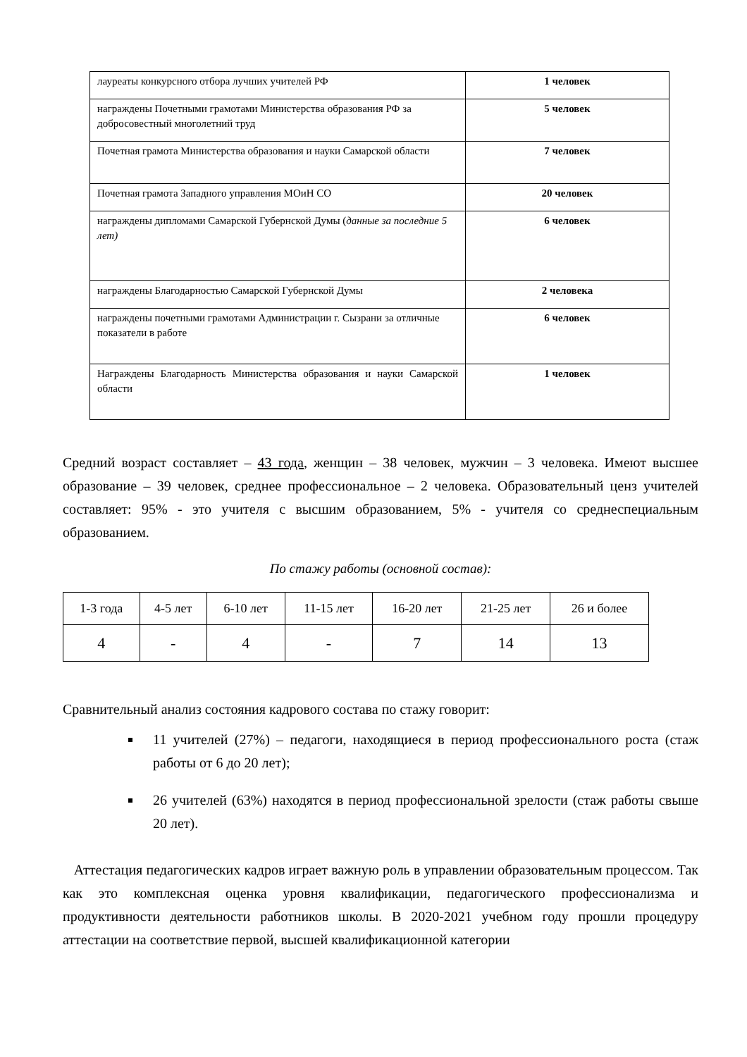| лауреаты конкурсного отбора лучших учителей РФ | 1 человек |
| награждены Почетными грамотами Министерства образования РФ за добросовестный многолетний труд | 5 человек |
| Почетная грамота Министерства образования и науки Самарской области | 7 человек |
| Почетная грамота Западного управления МОиН СО | 20 человек |
| награждены дипломами Самарской Губернской Думы ( данные за последние 5 лет) | 6 человек |
| награждены Благодарностью Самарской Губернской Думы | 2 человека |
| награждены почетными грамотами Администрации г. Сызрани за отличные показатели в работе | 6 человек |
| Награждены Благодарность Министерства образования и науки Самарской области | 1 человек |
Средний возраст составляет – 43 года, женщин – 38 человек, мужчин – 3 человека. Имеют высшее образование – 39 человек, среднее профессиональное – 2 человека. Образовательный ценз учителей составляет: 95% - это учителя с высшим образованием, 5% - учителя со среднеспециальным образованием.
По стажу работы (основной состав):
| 1-3 года | 4-5 лет | 6-10 лет | 11-15 лет | 16-20 лет | 21-25 лет | 26 и более |
| 4 | - | 4 | - | 7 | 14 | 13 |
Сравнительный анализ состояния кадрового состава по стажу говорит:
11 учителей (27%) – педагоги, находящиеся в период профессионального роста (стаж работы от 6 до 20 лет);
26 учителей (63%) находятся в период профессиональной зрелости (стаж работы свыше 20 лет).
Аттестация педагогических кадров играет важную роль в управлении образовательным процессом. Так как это комплексная оценка уровня квалификации, педагогического профессионализма и продуктивности деятельности работников школы. В 2020-2021 учебном году прошли процедуру аттестации на соответствие первой, высшей квалификационной категории